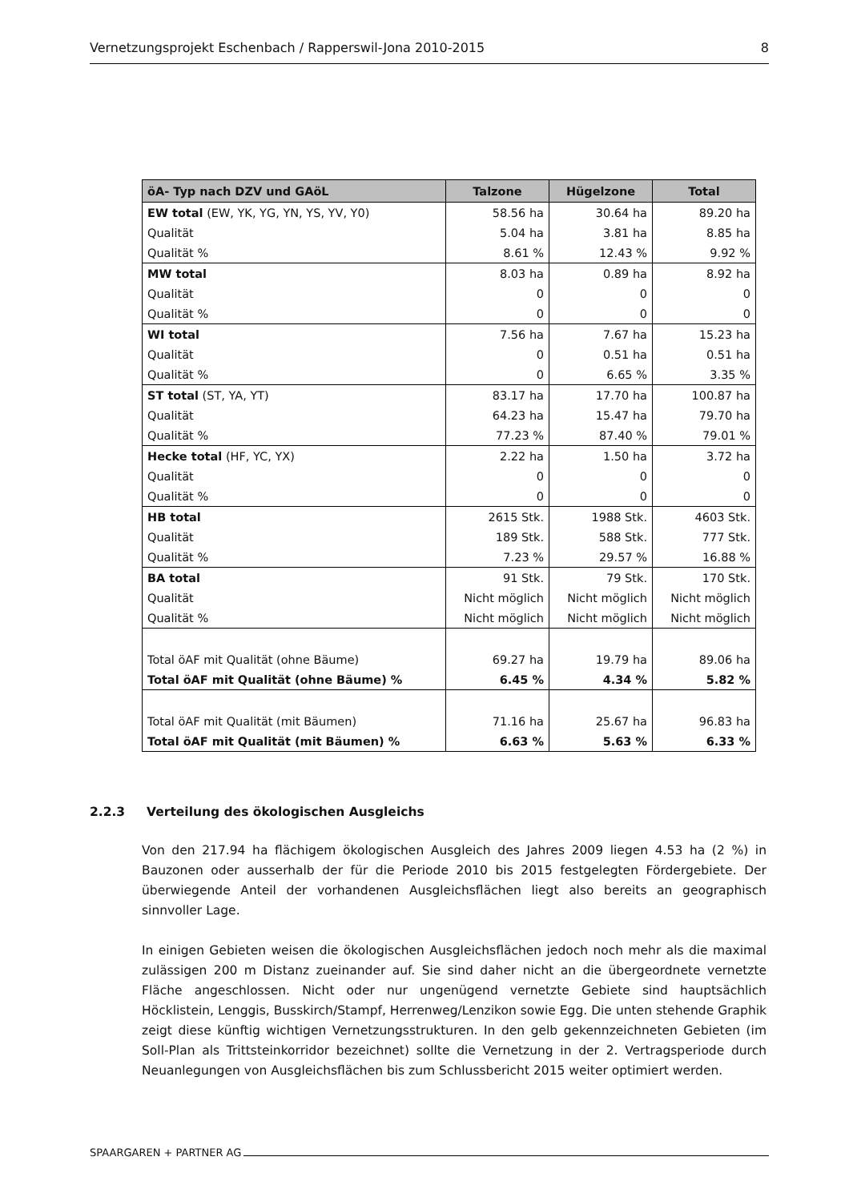Vernetzungsprojekt Eschenbach / Rapperswil-Jona 2010-2015 8
| öA- Typ nach DZV und GAöL | Talzone | Hügelzone | Total |
| --- | --- | --- | --- |
| EW total (EW, YK, YG, YN, YS, YV, Y0) | 58.56 ha | 30.64 ha | 89.20 ha |
| Qualität | 5.04 ha | 3.81 ha | 8.85 ha |
| Qualität % | 8.61 % | 12.43 % | 9.92 % |
| MW total | 8.03 ha | 0.89 ha | 8.92 ha |
| Qualität | 0 | 0 | 0 |
| Qualität % | 0 | 0 | 0 |
| WI total | 7.56 ha | 7.67 ha | 15.23 ha |
| Qualität | 0 | 0.51 ha | 0.51 ha |
| Qualität % | 0 | 6.65 % | 3.35 % |
| ST total (ST, YA, YT) | 83.17 ha | 17.70 ha | 100.87 ha |
| Qualität | 64.23 ha | 15.47 ha | 79.70 ha |
| Qualität % | 77.23 % | 87.40 % | 79.01 % |
| Hecke total (HF, YC, YX) | 2.22 ha | 1.50 ha | 3.72 ha |
| Qualität | 0 | 0 | 0 |
| Qualität % | 0 | 0 | 0 |
| HB total | 2615 Stk. | 1988 Stk. | 4603 Stk. |
| Qualität | 189 Stk. | 588 Stk. | 777 Stk. |
| Qualität % | 7.23 % | 29.57 % | 16.88 % |
| BA total | 91 Stk. | 79 Stk. | 170 Stk. |
| Qualität | Nicht möglich | Nicht möglich | Nicht möglich |
| Qualität % | Nicht möglich | Nicht möglich | Nicht möglich |
| Total öAF mit Qualität (ohne Bäume) | 69.27 ha | 19.79 ha | 89.06 ha |
| Total öAF mit Qualität (ohne Bäume) % | 6.45 % | 4.34 % | 5.82 % |
| Total öAF mit Qualität (mit Bäumen) | 71.16 ha | 25.67 ha | 96.83 ha |
| Total öAF mit Qualität (mit Bäumen) % | 6.63 % | 5.63 % | 6.33 % |
2.2.3 Verteilung des ökologischen Ausgleichs
Von den 217.94 ha flächigem ökologischen Ausgleich des Jahres 2009 liegen 4.53 ha (2 %) in Bauzonen oder ausserhalb der für die Periode 2010 bis 2015 festgelegten Fördergebiete. Der überwiegende Anteil der vorhandenen Ausgleichsflächen liegt also bereits an geographisch sinnvoller Lage.
In einigen Gebieten weisen die ökologischen Ausgleichsflächen jedoch noch mehr als die maximal zulässigen 200 m Distanz zueinander auf. Sie sind daher nicht an die übergeordnete vernetzte Fläche angeschlossen. Nicht oder nur ungenügend vernetzte Gebiete sind hauptsächlich Höcklistein, Lenggis, Busskirch/Stampf, Herrenweg/Lenzikon sowie Egg. Die unten stehende Graphik zeigt diese künftig wichtigen Vernetzungsstrukturen. In den gelb gekennzeichneten Gebieten (im Soll-Plan als Trittsteinkorridor bezeichnet) sollte die Vernetzung in der 2. Vertragsperiode durch Neuanlegungen von Ausgleichsflächen bis zum Schlussbericht 2015 weiter optimiert werden.
SPAARGAREN + PARTNER AG